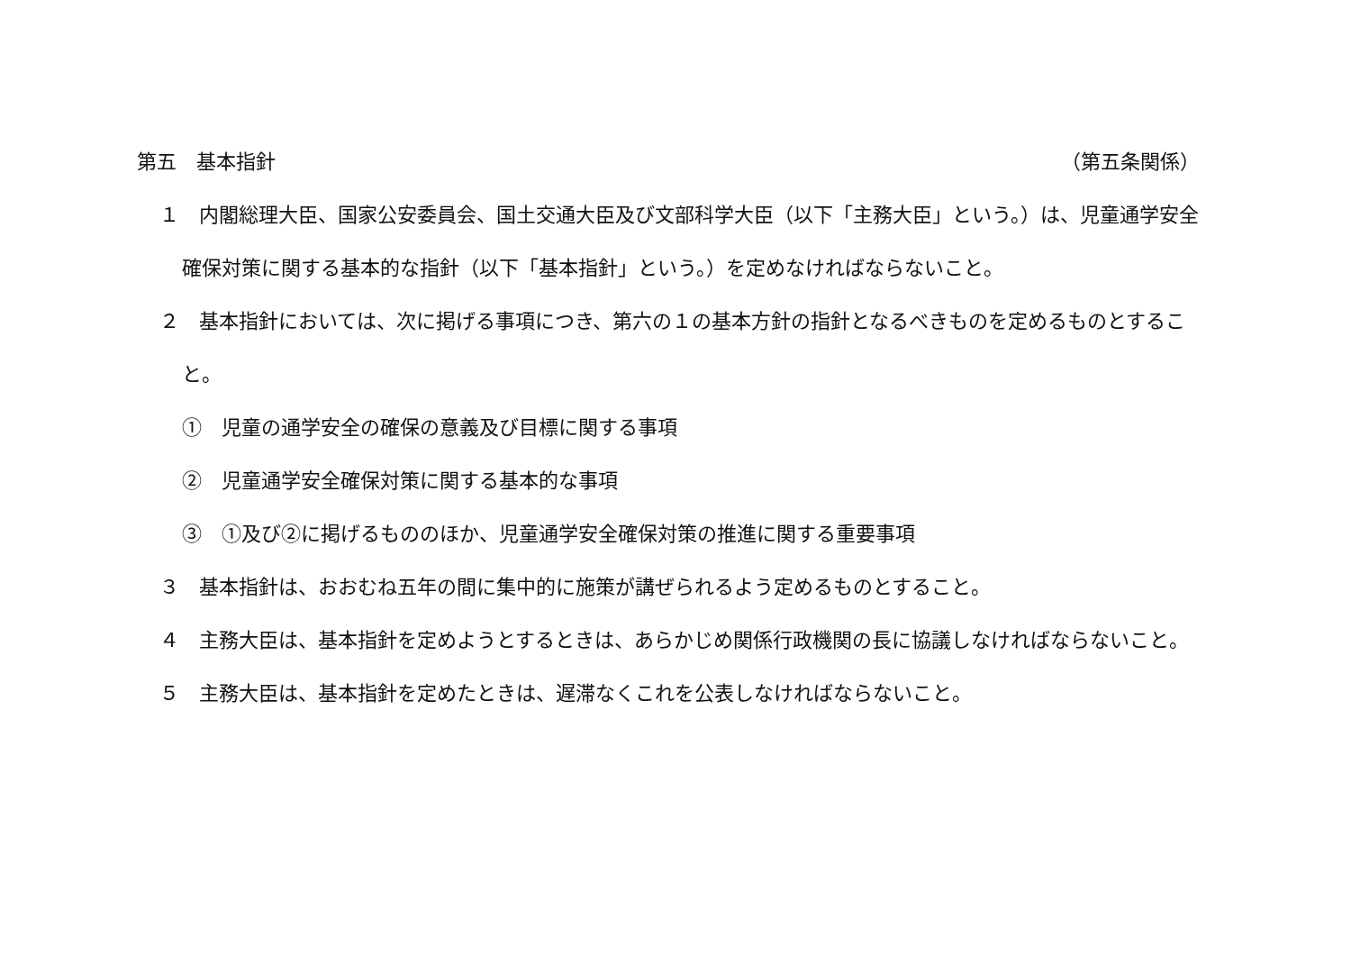第五　基本指針 （第五条関係）
１　内閣総理大臣、国家公安委員会、国土交通大臣及び文部科学大臣（以下「主務大臣」という。）は、児童通学安全確保対策に関する基本的な指針（以下「基本指針」という。）を定めなければならないこと。
２　基本指針においては、次に掲げる事項につき、第六の１の基本方針の指針となるべきものを定めるものとすること。
①　児童の通学安全の確保の意義及び目標に関する事項
②　児童通学安全確保対策に関する基本的な事項
③　①及び②に掲げるもののほか、児童通学安全確保対策の推進に関する重要事項
３　基本指針は、おおむね五年の間に集中的に施策が講ぜられるよう定めるものとすること。
４　主務大臣は、基本指針を定めようとするときは、あらかじめ関係行政機関の長に協議しなければならないこと。
５　主務大臣は、基本指針を定めたときは、遅滞なくこれを公表しなければならないこと。